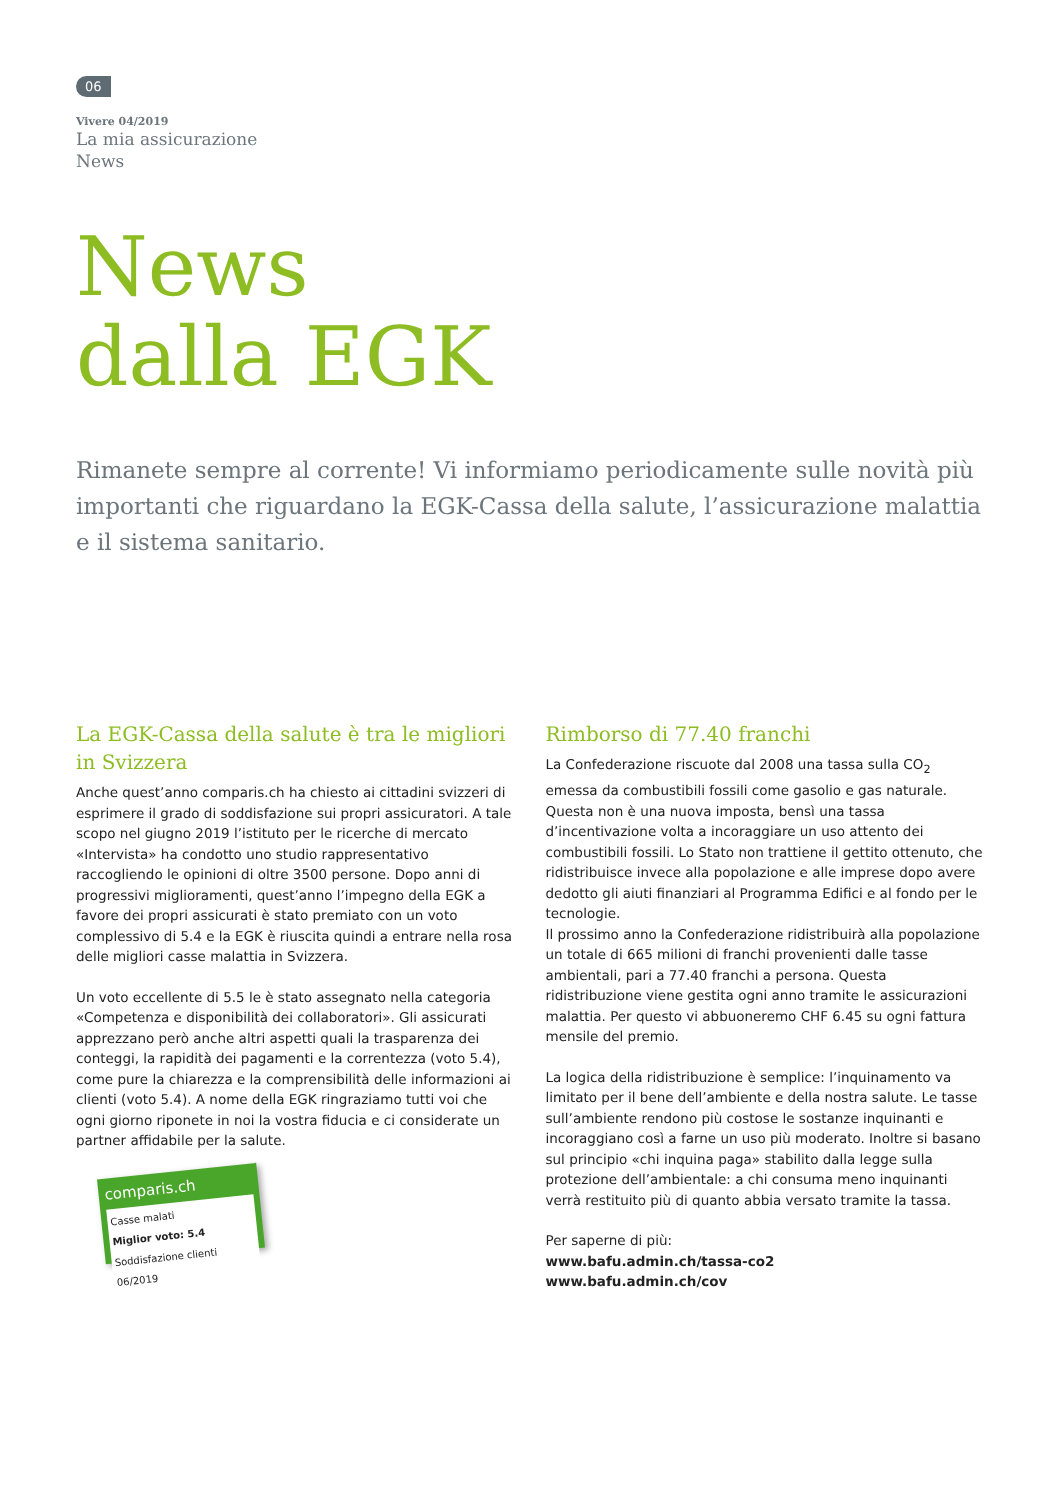06
Vivere 04/2019
La mia assicurazione
News
News
dalla EGK
Rimanete sempre al corrente! Vi informiamo periodicamente sulle novità più importanti che riguardano la EGK-Cassa della salute, l’assicurazione malattia e il sistema sanitario.
La EGK-Cassa della salute è tra le migliori in Svizzera
Anche quest’anno comparis.ch ha chiesto ai cittadini svizzeri di esprimere il grado di soddisfazione sui propri assicuratori. A tale scopo nel giugno 2019 l’istituto per le ricerche di mercato «Intervista» ha condotto uno studio rappresentativo raccogliendo le opinioni di oltre 3500 persone. Dopo anni di progressivi miglioramenti, quest’anno l’impegno della EGK a favore dei propri assicurati è stato premiato con un voto complessivo di 5.4 e la EGK è riuscita quindi a entrare nella rosa delle migliori casse malattia in Svizzera.
Un voto eccellente di 5.5 le è stato assegnato nella categoria «Competenza e disponibilità dei collaboratori». Gli assicurati apprezzano però anche altri aspetti quali la trasparenza dei conteggi, la rapidità dei pagamenti e la correntezza (voto 5.4), come pure la chiarezza e la comprensibilità delle informazioni ai clienti (voto 5.4). A nome della EGK ringraziamo tutti voi che ogni giorno riponete in noi la vostra fiducia e ci considerate un partner affidabile per la salute.
comparis.ch
Casse malati
Miglior voto: 5.4
Soddisfazione clienti 06/2019
Rimborso di 77.40 franchi
La Confederazione riscuote dal 2008 una tassa sulla CO<sub>2</sub> emessa da combustibili fossili come gasolio e gas naturale. Questa non è una nuova imposta, bensì una tassa d’incentivazione volta a incoraggiare un uso attento dei combustibili fossili. Lo Stato non trattiene il gettito ottenuto, che ridistribuisce invece alla popolazione e alle imprese dopo avere dedotto gli aiuti finanziari al Programma Edifici e al fondo per le tecnologie.
Il prossimo anno la Confederazione ridistribuirà alla popolazione un totale di 665 milioni di franchi provenienti dalle tasse ambientali, pari a 77.40 franchi a persona. Questa ridistribuzione viene gestita ogni anno tramite le assicurazioni malattia. Per questo vi abbuoneremo CHF 6.45 su ogni fattura mensile del premio.
La logica della ridistribuzione è semplice: l’inquinamento va limitato per il bene dell’ambiente e della nostra salute. Le tasse sull’ambiente rendono più costose le sostanze inquinanti e incoraggiano così a farne un uso più moderato. Inoltre si basano sul principio «chi inquina paga» stabilito dalla legge sulla protezione dell’ambientale: a chi consuma meno inquinanti verrà restituito più di quanto abbia versato tramite la tassa.
Per saperne di più:
www.bafu.admin.ch/tassa-co2
www.bafu.admin.ch/cov